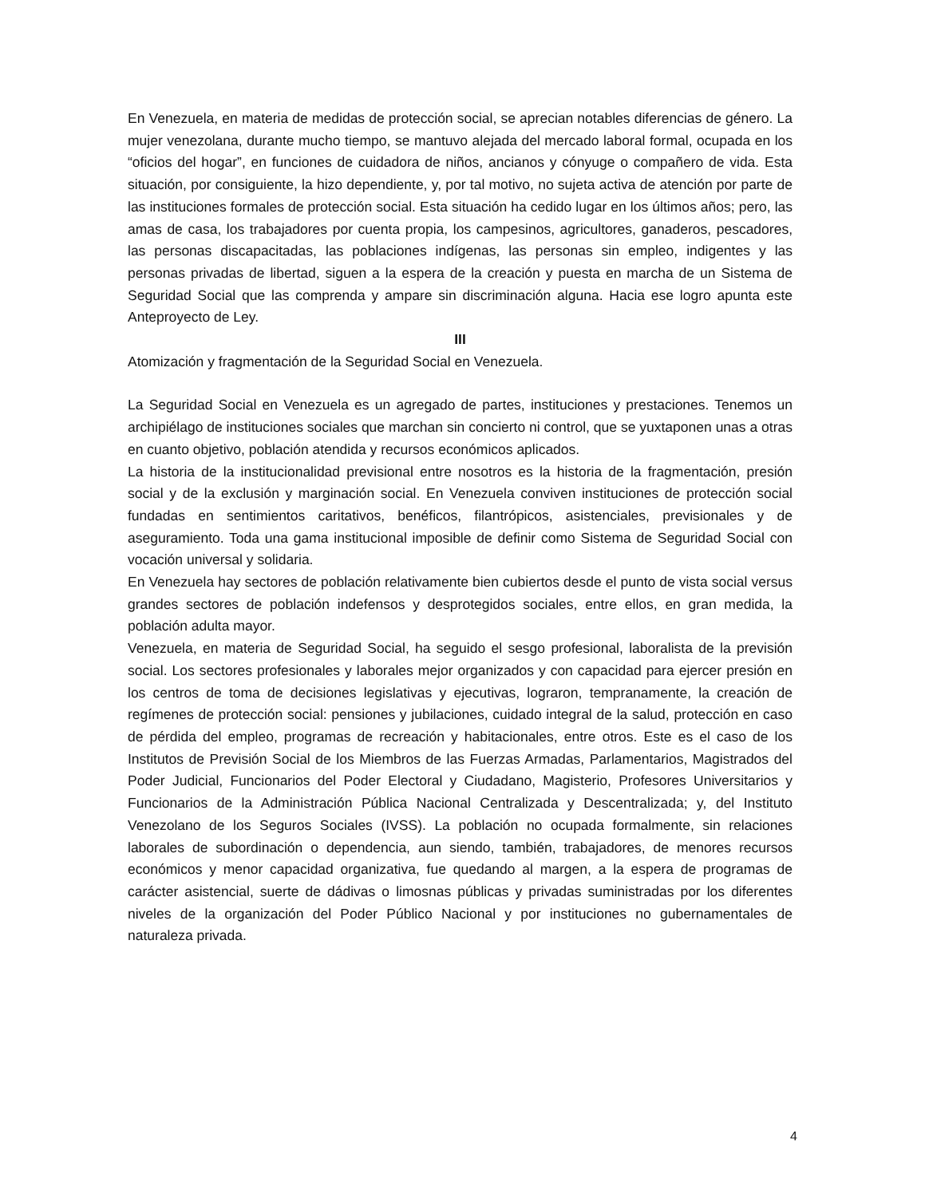En Venezuela, en materia de medidas de protección social, se aprecian notables diferencias de género. La mujer venezolana, durante mucho tiempo, se mantuvo alejada del mercado laboral formal, ocupada en los “oficios del hogar”, en funciones de cuidadora de niños, ancianos y cónyuge o compañero de vida. Esta situación, por consiguiente, la hizo dependiente, y, por tal motivo, no sujeta activa de atención por parte de las instituciones formales de protección social. Esta situación ha cedido lugar en los últimos años; pero, las amas de casa, los trabajadores por cuenta propia, los campesinos, agricultores, ganaderos, pescadores, las personas discapacitadas, las poblaciones indígenas, las personas sin empleo, indigentes y las personas privadas de libertad, siguen a la espera de la creación y puesta en marcha de un Sistema de Seguridad Social que las comprenda y ampare sin discriminación alguna. Hacia ese logro apunta este Anteproyecto de Ley.
III
Atomización y fragmentación de la Seguridad Social en Venezuela.
La Seguridad Social en Venezuela es un agregado de partes, instituciones y prestaciones. Tenemos un archipiélago de instituciones sociales que marchan sin concierto ni control, que se yuxtaponen unas a otras en cuanto objetivo, población atendida y recursos económicos aplicados.
La historia de la institucionalidad previsional entre nosotros es la historia de la fragmentación, presión social y de la exclusión y marginación social. En Venezuela conviven instituciones de protección social fundadas en sentimientos caritativos, benéficos, filantrópicos, asistenciales, previsionales y de aseguramiento. Toda una gama institucional imposible de definir como Sistema de Seguridad Social con vocación universal y solidaria.
En Venezuela hay sectores de población relativamente bien cubiertos desde el punto de vista social versus grandes sectores de población indefensos y desprotegidos sociales, entre ellos, en gran medida, la población adulta mayor.
Venezuela, en materia de Seguridad Social, ha seguido el sesgo profesional, laboralista de la previsión social. Los sectores profesionales y laborales mejor organizados y con capacidad para ejercer presión en los centros de toma de decisiones legislativas y ejecutivas, lograron, tempranamente, la creación de regímenes de protección social: pensiones y jubilaciones, cuidado integral de la salud, protección en caso de pérdida del empleo, programas de recreación y habitacionales, entre otros. Este es el caso de los Institutos de Previsión Social de los Miembros de las Fuerzas Armadas, Parlamentarios, Magistrados del Poder Judicial, Funcionarios del Poder Electoral y Ciudadano, Magisterio, Profesores Universitarios y Funcionarios de la Administración Pública Nacional Centralizada y Descentralizada; y, del Instituto Venezolano de los Seguros Sociales (IVSS). La población no ocupada formalmente, sin relaciones laborales de subordinación o dependencia, aun siendo, también, trabajadores, de menores recursos económicos y menor capacidad organizativa, fue quedando al margen, a la espera de programas de carácter asistencial, suerte de dádivas o limosnas públicas y privadas suministradas por los diferentes niveles de la organización del Poder Público Nacional y por instituciones no gubernamentales de naturaleza privada.
4